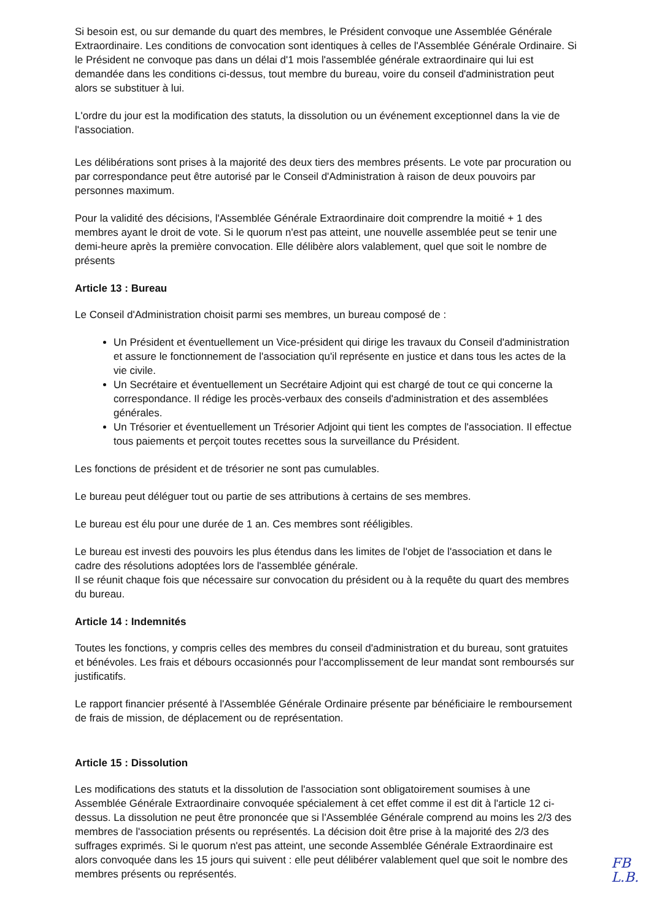Si besoin est, ou sur demande du quart des membres, le Président convoque une Assemblée Générale Extraordinaire. Les conditions de convocation sont identiques à celles de l'Assemblée Générale Ordinaire. Si le Président ne convoque pas dans un délai d'1 mois l'assemblée générale extraordinaire qui lui est demandée dans les conditions ci-dessus, tout membre du bureau, voire du conseil d'administration peut alors se substituer à lui.
L'ordre du jour est la modification des statuts, la dissolution ou un événement exceptionnel dans la vie de l'association.
Les délibérations sont prises à la majorité des deux tiers des membres présents. Le vote par procuration ou par correspondance peut être autorisé par le Conseil d'Administration à raison de deux pouvoirs par personnes maximum.
Pour la validité des décisions, l'Assemblée Générale Extraordinaire doit comprendre la moitié + 1 des membres ayant le droit de vote. Si le quorum n'est pas atteint, une nouvelle assemblée peut se tenir une demi-heure après la première convocation. Elle délibère alors valablement, quel que soit le nombre de présents
Article 13 : Bureau
Le Conseil d'Administration choisit parmi ses membres, un bureau composé de :
Un Président et éventuellement un Vice-président qui dirige les travaux du Conseil d'administration et assure le fonctionnement de l'association qu'il représente en justice et dans tous les actes de la vie civile.
Un Secrétaire et éventuellement un Secrétaire Adjoint qui est chargé de tout ce qui concerne la correspondance. Il rédige les procès-verbaux des conseils d'administration et des assemblées générales.
Un Trésorier et éventuellement un Trésorier Adjoint qui tient les comptes de l'association. Il effectue tous paiements et perçoit toutes recettes sous la surveillance du Président.
Les fonctions de président et de trésorier ne sont pas cumulables.
Le bureau peut déléguer tout ou partie de ses attributions à certains de ses membres.
Le bureau est élu pour une durée de 1 an. Ces membres sont rééligibles.
Le bureau est investi des pouvoirs les plus étendus dans les limites de l'objet de l'association et dans le cadre des résolutions adoptées lors de l'assemblée générale.
Il se réunit chaque fois que nécessaire sur convocation du président ou à la requête du quart des membres du bureau.
Article 14 : Indemnités
Toutes les fonctions, y compris celles des membres du conseil d'administration et du bureau, sont gratuites et bénévoles. Les frais et débours occasionnés pour l'accomplissement de leur mandat sont remboursés sur justificatifs.
Le rapport financier présenté à l'Assemblée Générale Ordinaire présente par bénéficiaire le remboursement de frais de mission, de déplacement ou de représentation.
Article 15 : Dissolution
Les modifications des statuts et la dissolution de l'association sont obligatoirement soumises à une Assemblée Générale Extraordinaire convoquée spécialement à cet effet comme il est dit à l'article 12 ci-dessus. La dissolution ne peut être prononcée que si l'Assemblée Générale comprend au moins les 2/3 des membres de l'association présents ou représentés. La décision doit être prise à la majorité des 2/3 des suffrages exprimés. Si le quorum n'est pas atteint, une seconde Assemblée Générale Extraordinaire est alors convoquée dans les 15 jours qui suivent : elle peut délibérer valablement quel que soit le nombre des membres présents ou représentés.
FB
L.B.